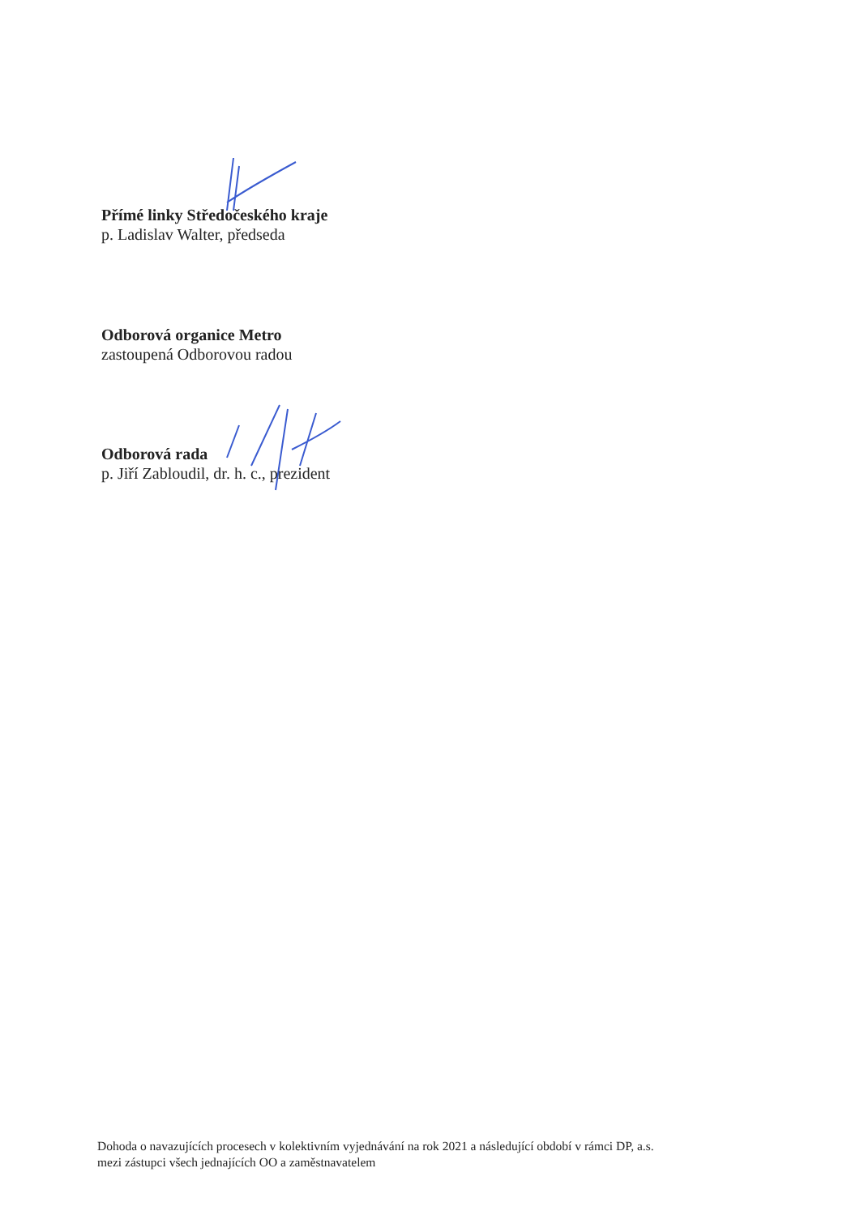Přímé linky Středočeského kraje
p. Ladislav Walter, předseda
Odborová organice Metro
zastoupená Odborovou radou
Odborová rada
p. Jiří Zabloudil, dr. h. c., prezident
Dohoda o navazujících procesech v kolektivním vyjednávání na rok 2021 a následující období v rámci DP, a.s.
mezi zástupci všech jednajících OO a zaměstnavatelem